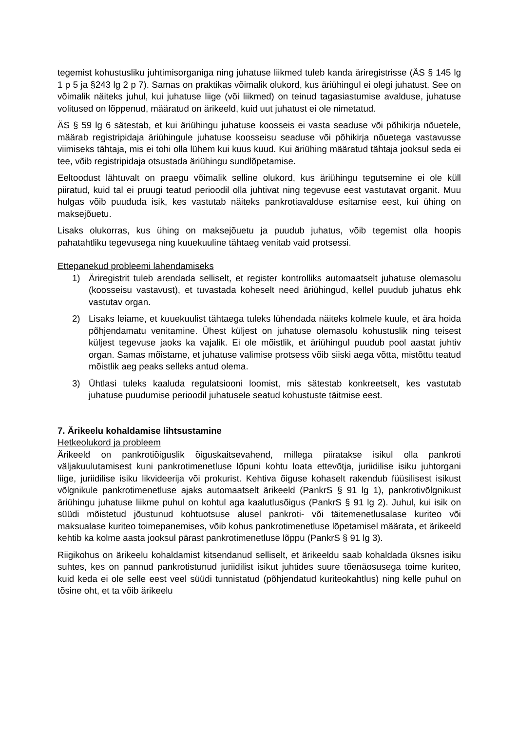tegemist kohustusliku juhtimisorganiga ning juhatuse liikmed tuleb kanda äriregistrisse (ÄS § 145 lg 1 p 5 ja §243 lg 2 p 7). Samas on praktikas võimalik olukord, kus äriühingul ei olegi juhatust. See on võimalik näiteks juhul, kui juhatuse liige (või liikmed) on teinud tagasiastumise avalduse, juhatuse volitused on lõppenud, määratud on ärikeeld, kuid uut juhatust ei ole nimetatud.
ÄS § 59 lg 6 sätestab, et kui äriühingu juhatuse koosseis ei vasta seaduse või põhikirja nõuetele, määrab registripidaja äriühingule juhatuse koosseisu seaduse või põhikirja nõuetega vastavusse viimiseks tähtaja, mis ei tohi olla lühem kui kuus kuud. Kui äriühing määratud tähtaja jooksul seda ei tee, võib registripidaja otsustada äriühingu sundlõpetamise.
Eeltoodust lähtuvalt on praegu võimalik selline olukord, kus äriühingu tegutsemine ei ole küll piiratud, kuid tal ei pruugi teatud perioodil olla juhtivat ning tegevuse eest vastutavat organit. Muu hulgas võib puududa isik, kes vastutab näiteks pankrotiavalduse esitamise eest, kui ühing on maksejõuetu.
Lisaks olukorras, kus ühing on maksejõuetu ja puudub juhatus, võib tegemist olla hoopis pahatahtliku tegevusega ning kuuekuuline tähtaeg venitab vaid protsessi.
Ettepanekud probleemi lahendamiseks
1) Äriregistrit tuleb arendada selliselt, et register kontrolliks automaatselt juhatuse olemasolu (koosseisu vastavust), et tuvastada koheselt need äriühingud, kellel puudub juhatus ehk vastutav organ.
2) Lisaks leiame, et kuuekuulist tähtaega tuleks lühendada näiteks kolmele kuule, et ära hoida põhjendamatu venitamine. Ühest küljest on juhatuse olemasolu kohustuslik ning teisest küljest tegevuse jaoks ka vajalik. Ei ole mõistlik, et äriühingul puudub pool aastat juhtiv organ. Samas mõistame, et juhatuse valimise protsess võib siiski aega võtta, mistõttu teatud mõistlik aeg peaks selleks antud olema.
3) Ühtlasi tuleks kaaluda regulatsiooni loomist, mis sätestab konkreetselt, kes vastutab juhatuse puudumise perioodil juhatusele seatud kohustuste täitmise eest.
7. Ärikeelu kohaldamise lihtsustamine
Hetkeolukord ja probleem
Ärikeeld on pankrotiõiguslik õiguskaitsevahend, millega piiratakse isikul olla pankroti väljakuulutamisest kuni pankrotimenetluse lõpuni kohtu loata ettevõtja, juriidilise isiku juhtorgani liige, juriidilise isiku likvideerija või prokurist. Kehtiva õiguse kohaselt rakendub füüsilisest isikust võlgnikule pankrotimenetluse ajaks automaatselt ärikeeld (PankrS § 91 lg 1), pankrotivõlgnikust äriühingu juhatuse liikme puhul on kohtul aga kaalutlusõigus (PankrS § 91 lg 2). Juhul, kui isik on süüdi mõistetud jõustunud kohtuotsuse alusel pankroti- või täitemenetlusalase kuriteo või maksualase kuriteo toimepanemises, võib kohus pankrotimenetluse lõpetamisel määrata, et ärikeeld kehtib ka kolme aasta jooksul pärast pankrotimenetluse lõppu (PankrS § 91 lg 3).
Riigikohus on ärikeelu kohaldamist kitsendanud selliselt, et ärikeeldu saab kohaldada üksnes isiku suhtes, kes on pannud pankrotistunud juriidilist isikut juhtides suure tõenäosusega toime kuriteo, kuid keda ei ole selle eest veel süüdi tunnistatud (põhjendatud kuriteokahtlus) ning kelle puhul on tõsine oht, et ta võib ärikeelu